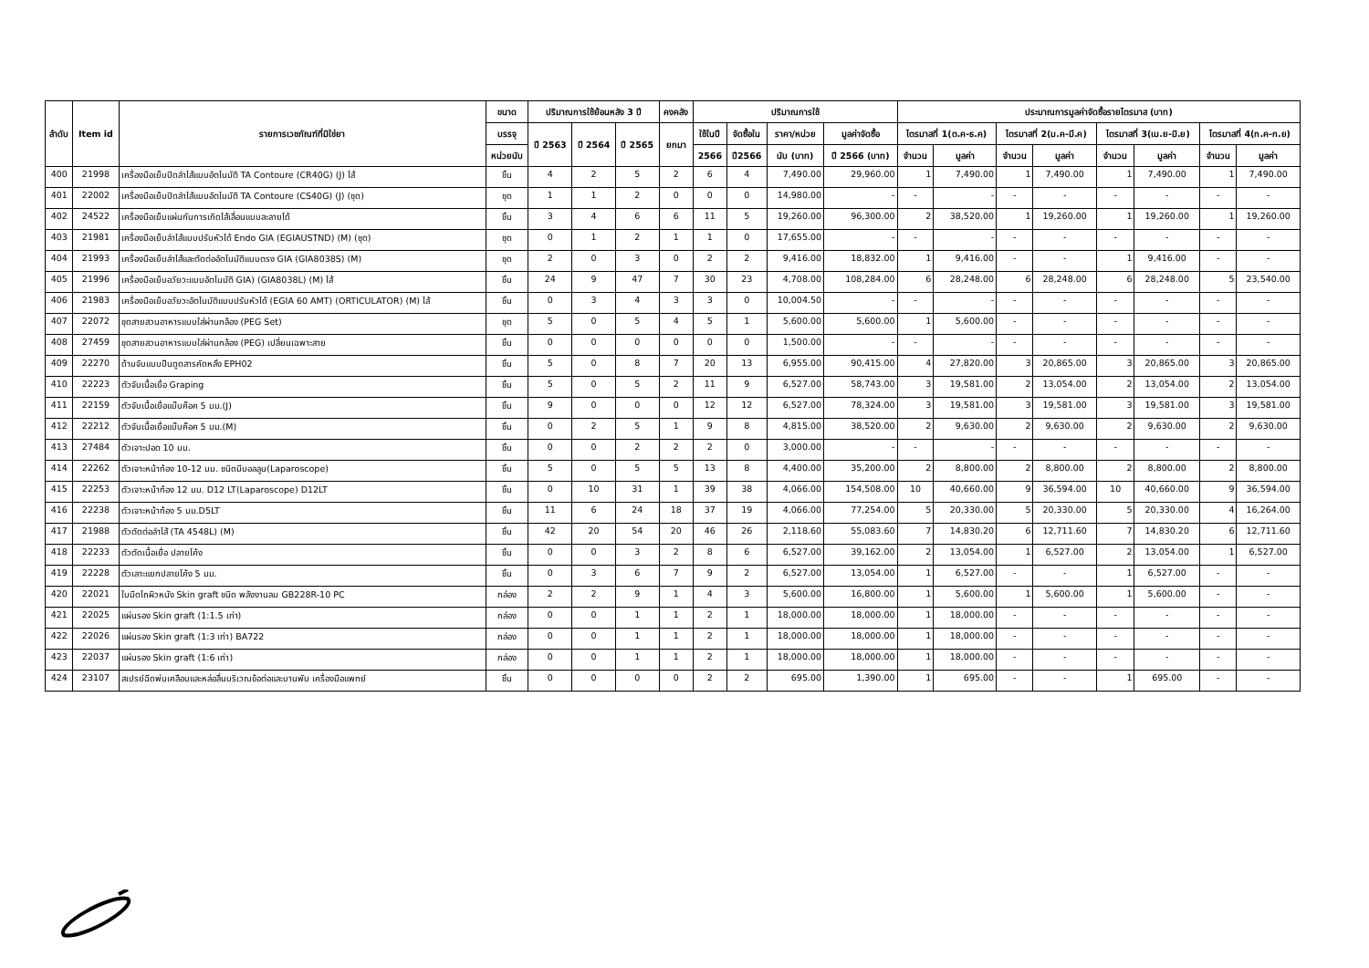| ลำดับ | Item id | รายการเวชภัณฑ์ที่มิใช่ยา | ขนาด | ปริมาณการใช้ย้อนหลัง 3 ปี | | | คงคลัง | ปริมาณการใช้ | | | | ประมาณการมูลค่าจัดซื้อรายไตรมาส (บาท) | | | | | | | |
| --- | --- | --- | --- | --- | --- | --- | --- | --- | --- | --- | --- | --- | --- | --- | --- | --- | --- | --- | --- |
| | | | บรรจุ | ปี 2563 | ปี 2564 | ปี 2565 | ยกมา | ใช้ในปี | จัดซื้อใน | ราคา/หน่วย | มูลค่าจัดซื้อ | ไตรมาสที่ 1(ต.ค-ธ.ค) | | ไตรมาสที่ 2(ม.ค-มี.ค) | | ไตรมาสที่ 3(เม.ย-มิ.ย) | | ไตรมาสที่ 4(ก.ค-ก.ย) | |
| | | | หน่วยนับ | | | | | 2566 | ปี2566 | นับ (บาท) | ปี 2566 (บาท) | จำนวน | มูลค่า | จำนวน | มูลค่า | จำนวน | มูลค่า | จำนวน | มูลค่า |
| 400 | 21998 | เครื่องมือเย็บปิดลำไส้แบบอัตโนมัติ TA Contoure (CR40G) (J) ไส้ | ชิ้น | 4 | 2 | 5 | 2 | 6 | 4 | 7,490.00 | 29,960.00 | 1 | 7,490.00 | 1 | 7,490.00 | 1 | 7,490.00 | 1 | 7,490.00 |
| 401 | 22002 | เครื่องมือเย็บปิดลำไส้แบบอัตโนมัติ TA Contoure (CS40G) (J) (ชุด) | ชุด | 1 | 1 | 2 | 0 | 0 | 0 | 14,980.00 | - | - | - | - | - | - | - | - | - |
| 402 | 24522 | เครื่องมือเย็บแผ่นกันการเกิดไส้เลื่อนแบบละลายได้ | ชิ้น | 3 | 4 | 6 | 6 | 11 | 5 | 19,260.00 | 96,300.00 | 2 | 38,520.00 | 1 | 19,260.00 | 1 | 19,260.00 | 1 | 19,260.00 |
| 403 | 21981 | เครื่องมือเย็บลำไส้แบบปรับหัวได้ Endo GIA (EGIAUSTND) (M) (ชุด) | ชุด | 0 | 1 | 2 | 1 | 1 | 0 | 17,655.00 | - | - | - | - | - | - | - | - | - |
| 404 | 21993 | เครื่องมือเย็บลำไส้และตัดต่ออัตโนมัติแบบตรง GIA (GIA8038S) (M) | ชุด | 2 | 0 | 3 | 0 | 2 | 2 | 9,416.00 | 18,832.00 | 1 | 9,416.00 | - | - | 1 | 9,416.00 | - | - |
| 405 | 21996 | เครื่องมือเย็บอวัยวะแบบอัตโนมัติ GIA) (GIA8038L) (M) ไส้ | ชิ้น | 24 | 9 | 47 | 7 | 30 | 23 | 4,708.00 | 108,284.00 | 6 | 28,248.00 | 6 | 28,248.00 | 6 | 28,248.00 | 5 | 23,540.00 |
| 406 | 21983 | เครื่องมือเย็บอวัยวะอัตโนมัติแบบปรับหัวได้ (EGIA 60 AMT) (ORTICULATOR) (M) ไส้ | ชิ้น | 0 | 3 | 4 | 3 | 3 | 0 | 10,004.50 | - | - | - | - | - | - | - | - | - |
| 407 | 22072 | ชุดสายสวนอาหารแบบใส่ผ่านกล้อง (PEG Set) | ชุด | 5 | 0 | 5 | 4 | 5 | 1 | 5,600.00 | 5,600.00 | 1 | 5,600.00 | - | - | - | - | - | - |
| 408 | 27459 | ชุดสายสวนอาหารแบบใส่ผ่านกล้อง (PEG) เปลี่ยนเฉพาะสาย | ชิ้น | 0 | 0 | 0 | 0 | 0 | 0 | 1,500.00 | - | - | - | - | - | - | - | - | - |
| 409 | 22270 | ด้ามจับแบบปืนดูดสารคัดหลั่ง EPH02 | ชิ้น | 5 | 0 | 8 | 7 | 20 | 13 | 6,955.00 | 90,415.00 | 4 | 27,820.00 | 3 | 20,865.00 | 3 | 20,865.00 | 3 | 20,865.00 |
| 410 | 22223 | ตัวจับเนื้อเยื่อ Graping | ชิ้น | 5 | 0 | 5 | 2 | 11 | 9 | 6,527.00 | 58,743.00 | 3 | 19,581.00 | 2 | 13,054.00 | 2 | 13,054.00 | 2 | 13,054.00 |
| 411 | 22159 | ตัวจับเนื้อเยื่อแบ๊บค๊อค 5 มม.(J) | ชิ้น | 9 | 0 | 0 | 0 | 12 | 12 | 6,527.00 | 78,324.00 | 3 | 19,581.00 | 3 | 19,581.00 | 3 | 19,581.00 | 3 | 19,581.00 |
| 412 | 22212 | ตัวจับเนื้อเยื่อแบ๊บค๊อค 5 มม.(M) | ชิ้น | 0 | 2 | 5 | 1 | 9 | 8 | 4,815.00 | 38,520.00 | 2 | 9,630.00 | 2 | 9,630.00 | 2 | 9,630.00 | 2 | 9,630.00 |
| 413 | 27484 | ตัวเจาะปอด 10 มม. | ชิ้น | 0 | 0 | 2 | 2 | 2 | 0 | 3,000.00 | - | - | - | - | - | - | - | - | - |
| 414 | 22262 | ตัวเจาะหน้าท้อง 10-12 มม. ชนิดมีบอลลูน(Laparoscope) | ชิ้น | 5 | 0 | 5 | 5 | 13 | 8 | 4,400.00 | 35,200.00 | 2 | 8,800.00 | 2 | 8,800.00 | 2 | 8,800.00 | 2 | 8,800.00 |
| 415 | 22253 | ตัวเจาะหน้าท้อง 12 มม. D12 LT(Laparoscope) D12LT | ชิ้น | 0 | 10 | 31 | 1 | 39 | 38 | 4,066.00 | 154,508.00 | 10 | 40,660.00 | 9 | 36,594.00 | 10 | 40,660.00 | 9 | 36,594.00 |
| 416 | 22238 | ตัวเจาะหน้าท้อง 5 มม.D5LT | ชิ้น | 11 | 6 | 24 | 18 | 37 | 19 | 4,066.00 | 77,254.00 | 5 | 20,330.00 | 5 | 20,330.00 | 5 | 20,330.00 | 4 | 16,264.00 |
| 417 | 21988 | ตัวตัดต่อลำไส้ (TA 4548L) (M) | ชิ้น | 42 | 20 | 54 | 20 | 46 | 26 | 2,118.60 | 55,083.60 | 7 | 14,830.20 | 6 | 12,711.60 | 7 | 14,830.20 | 6 | 12,711.60 |
| 418 | 22233 | ตัวตัดเนื้อเยื่อ ปลายโค้ง | ชิ้น | 0 | 0 | 3 | 2 | 8 | 6 | 6,527.00 | 39,162.00 | 2 | 13,054.00 | 1 | 6,527.00 | 2 | 13,054.00 | 1 | 6,527.00 |
| 419 | 22228 | ตัวเลาะแยกปลายโค้ง 5 มม. | ชิ้น | 0 | 3 | 6 | 7 | 9 | 2 | 6,527.00 | 13,054.00 | 1 | 6,527.00 | - | - | 1 | 6,527.00 | - | - |
| 420 | 22021 | ใบมีดไถผิวหนัง Skin graft ชนิด พลังงานลม GB228R-10 PC | กล่อง | 2 | 2 | 9 | 1 | 4 | 3 | 5,600.00 | 16,800.00 | 1 | 5,600.00 | 1 | 5,600.00 | 1 | 5,600.00 | - | - |
| 421 | 22025 | แผ่นรอง Skin graft (1:1.5 เท่า) | กล่อง | 0 | 0 | 1 | 1 | 2 | 1 | 18,000.00 | 18,000.00 | 1 | 18,000.00 | - | - | - | - | - | - |
| 422 | 22026 | แผ่นรอง Skin graft (1:3 เท่า) BA722 | กล่อง | 0 | 0 | 1 | 1 | 2 | 1 | 18,000.00 | 18,000.00 | 1 | 18,000.00 | - | - | - | - | - | - |
| 423 | 22037 | แผ่นรอง Skin graft (1:6 เท่า) | กล่อง | 0 | 0 | 1 | 1 | 2 | 1 | 18,000.00 | 18,000.00 | 1 | 18,000.00 | - | - | - | - | - | - |
| 424 | 23107 | สเปรย์ฉีดพ่นเคลือบและหล่อลื่นบริเวณข้อต่อและบานพับ เครื่องมือแพทย์ | ชิ้น | 0 | 0 | 0 | 0 | 2 | 2 | 695.00 | 1,390.00 | 1 | 695.00 | - | - | 1 | 695.00 | - | - |